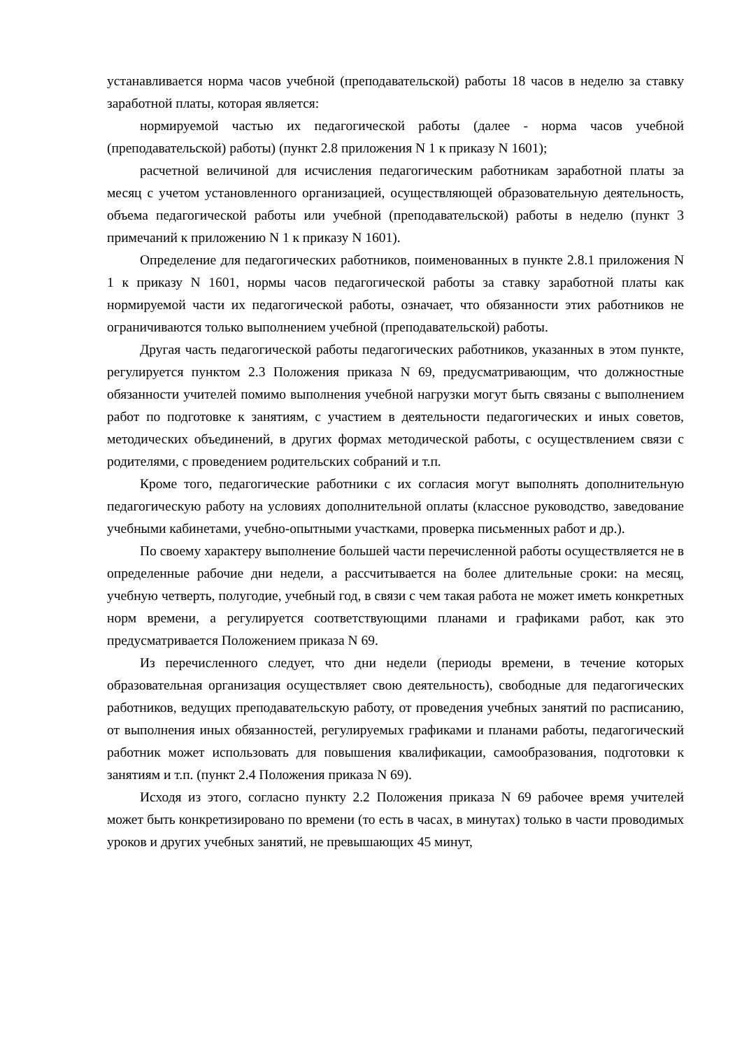устанавливается норма часов учебной (преподавательской) работы 18 часов в неделю за ставку заработной платы, которая является:
нормируемой частью их педагогической работы (далее - норма часов учебной (преподавательской) работы) (пункт 2.8 приложения N 1 к приказу N 1601);
расчетной величиной для исчисления педагогическим работникам заработной платы за месяц с учетом установленного организацией, осуществляющей образовательную деятельность, объема педагогической работы или учебной (преподавательской) работы в неделю (пункт 3 примечаний к приложению N 1 к приказу N 1601).
Определение для педагогических работников, поименованных в пункте 2.8.1 приложения N 1 к приказу N 1601, нормы часов педагогической работы за ставку заработной платы как нормируемой части их педагогической работы, означает, что обязанности этих работников не ограничиваются только выполнением учебной (преподавательской) работы.
Другая часть педагогической работы педагогических работников, указанных в этом пункте, регулируется пунктом 2.3 Положения приказа N 69, предусматривающим, что должностные обязанности учителей помимо выполнения учебной нагрузки могут быть связаны с выполнением работ по подготовке к занятиям, с участием в деятельности педагогических и иных советов, методических объединений, в других формах методической работы, с осуществлением связи с родителями, с проведением родительских собраний и т.п.
Кроме того, педагогические работники с их согласия могут выполнять дополнительную педагогическую работу на условиях дополнительной оплаты (классное руководство, заведование учебными кабинетами, учебно-опытными участками, проверка письменных работ и др.).
По своему характеру выполнение большей части перечисленной работы осуществляется не в определенные рабочие дни недели, а рассчитывается на более длительные сроки: на месяц, учебную четверть, полугодие, учебный год, в связи с чем такая работа не может иметь конкретных норм времени, а регулируется соответствующими планами и графиками работ, как это предусматривается Положением приказа N 69.
Из перечисленного следует, что дни недели (периоды времени, в течение которых образовательная организация осуществляет свою деятельность), свободные для педагогических работников, ведущих преподавательскую работу, от проведения учебных занятий по расписанию, от выполнения иных обязанностей, регулируемых графиками и планами работы, педагогический работник может использовать для повышения квалификации, самообразования, подготовки к занятиям и т.п. (пункт 2.4 Положения приказа N 69).
Исходя из этого, согласно пункту 2.2 Положения приказа N 69 рабочее время учителей может быть конкретизировано по времени (то есть в часах, в минутах) только в части проводимых уроков и других учебных занятий, не превышающих 45 минут,